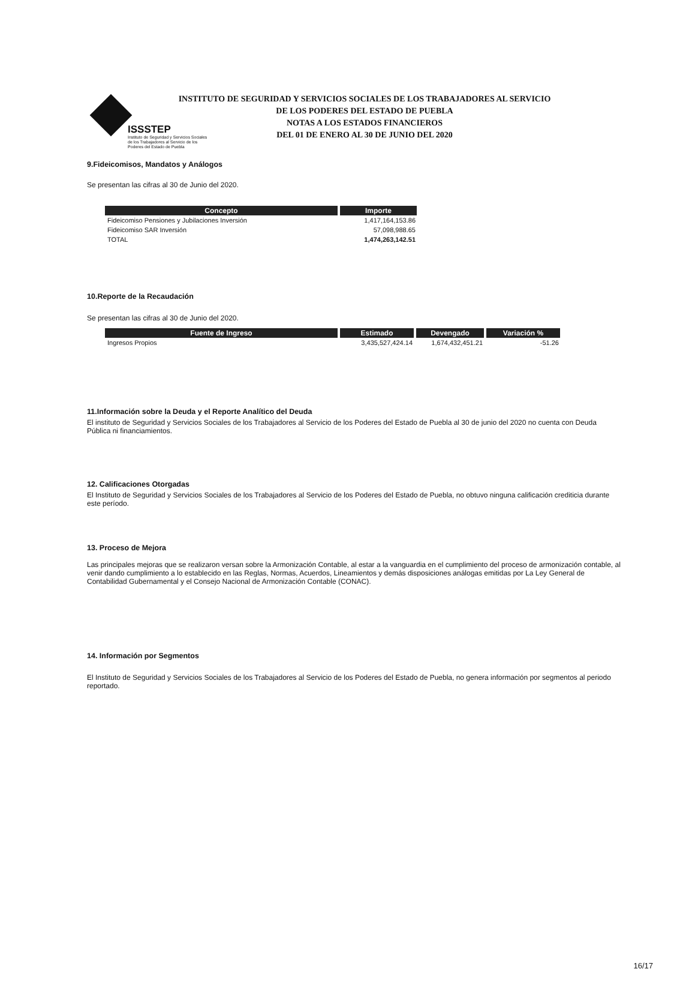ISSSTEP
Instituto de Seguridad y Servicios Sociales de los Trabajadores al Servicio de los Poderes del Estado de Puebla
INSTITUTO DE SEGURIDAD Y SERVICIOS SOCIALES DE LOS TRABAJADORES AL SERVICIO
DE LOS PODERES DEL ESTADO DE PUEBLA
NOTAS A LOS ESTADOS FINANCIEROS
DEL 01 DE ENERO AL 30 DE JUNIO DEL 2020
9.Fideicomisos, Mandatos y Análogos
Se presentan las cifras al 30 de Junio del 2020.
| Concepto | Importe |
| --- | --- |
| Fideicomiso Pensiones y Jubilaciones Inversión | 1,417,164,153.86 |
| Fideicomiso SAR Inversión | 57,098,988.65 |
| TOTAL | 1,474,263,142.51 |
10.Reporte de la Recaudación
Se presentan las cifras al 30 de Junio del 2020.
| Fuente de Ingreso | Estimado | Devengado | Variación % |
| --- | --- | --- | --- |
| Ingresos Propios | 3,435,527,424.14 | 1,674,432,451.21 | -51.26 |
11.Información sobre la Deuda y el Reporte Analítico del Deuda
El instituto de Seguridad y Servicios Sociales de los Trabajadores al Servicio de los Poderes del Estado de Puebla al 30 de junio del 2020 no cuenta con Deuda Pública ni financiamientos.
12. Calificaciones Otorgadas
El Instituto de Seguridad y Servicios Sociales de los Trabajadores al Servicio de los Poderes del Estado de Puebla, no obtuvo ninguna calificación crediticia durante este período.
13. Proceso de Mejora
Las principales mejoras que se realizaron versan sobre la Armonización Contable, al estar a la vanguardia en el cumplimiento del proceso de armonización contable, al venir dando cumplimiento a lo establecido en las Reglas, Normas, Acuerdos, Lineamientos y demás disposiciones análogas emitidas por La Ley General de Contabilidad Gubernamental y el Consejo Nacional de Armonización Contable (CONAC).
14. Información por Segmentos
El Instituto de Seguridad y Servicios Sociales de los Trabajadores al Servicio de los Poderes del Estado de Puebla, no genera información por segmentos al periodo reportado.
16/17